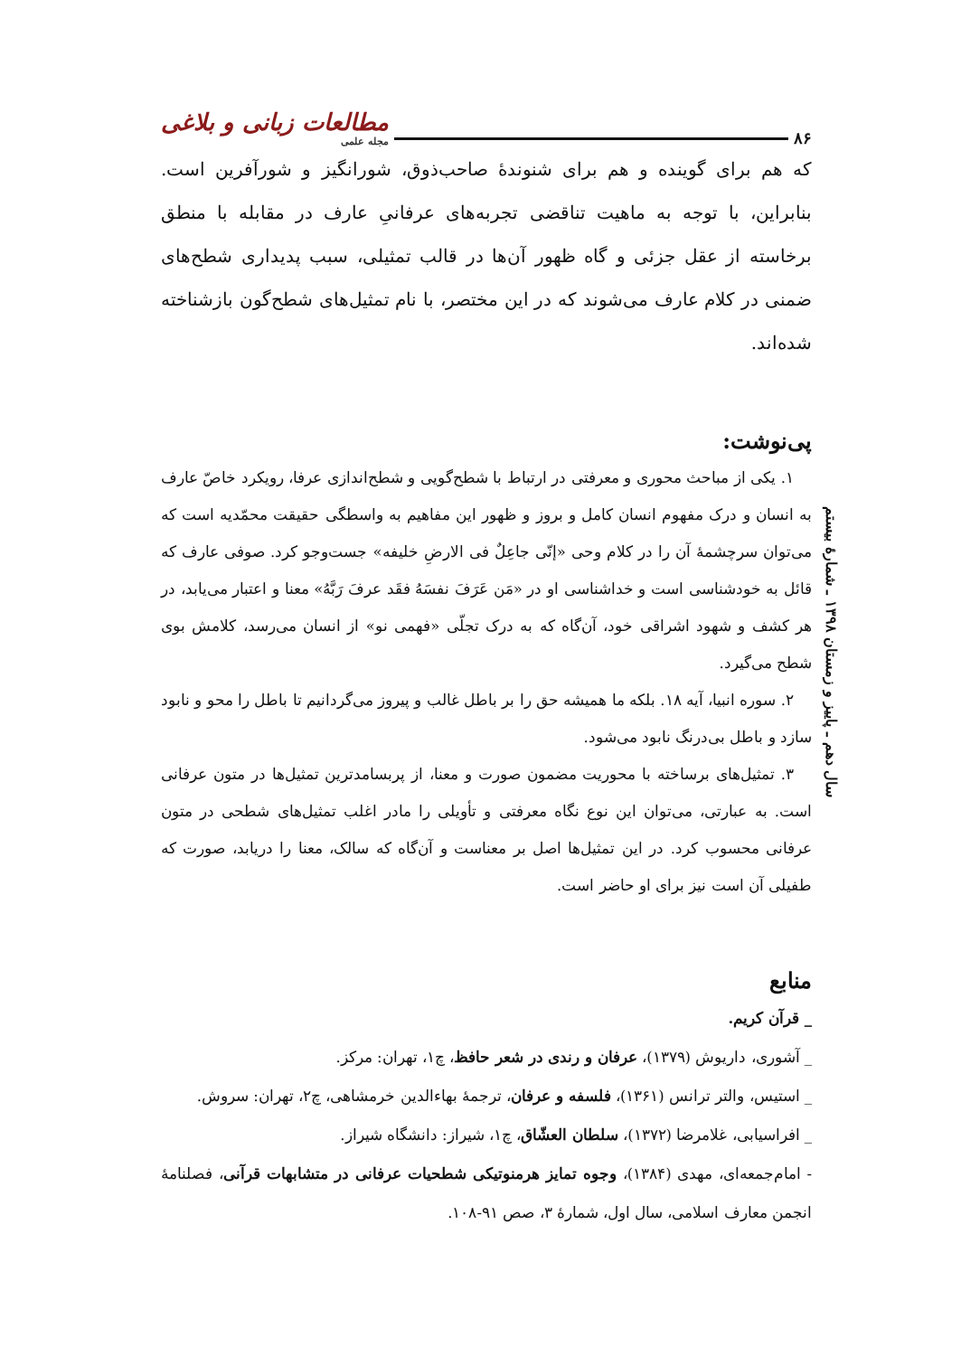۸۶ مطالعات زبانی و بلاغی
مجله علمی
که هم برای گوینده و هم برای شنوندهٔ صاحب‌ذوق، شورانگیز و شورآفرین است. بنابراین، با توجه به ماهیت تناقضی تجربه‌های عرفانیِ عارف در مقابله با منطق برخاسته از عقل جزئی و گاه ظهور آن‌ها در قالب تمثیلی، سبب پدیداری شطح‌های ضمنی در کلام عارف می‌شوند که در این مختصر، با نام تمثیل‌های شطح‌گون بازشناخته شده‌اند.
پی‌نوشت:
۱. یکی از مباحث محوری و معرفتی در ارتباط با شطح‌گویی و شطح‌اندازی عرفا، رویکرد خاصّ عارف به انسان و درک مفهوم انسان کامل و بروز و ظهور این مفاهیم به واسطگی حقیقت محمّدیه است که می‌توان سرچشمهٔ آن را در کلام وحی «إنّی جاعِلٌ فی الارضِ خلیفه» جست‌وجو کرد. صوفی عارف که قائل به خودشناسی است و خداشناسی او در «مَن عَرَفَ نفسَهُ فقَد عرفَ رَبَّهُ» معنا و اعتبار می‌یابد، در هر کشف و شهود اشراقی خود، آن‌گاه که به درک تجلّی «فهمی نو» از انسان می‌رسد، کلامش بوی شطح می‌گیرد.
۲. سوره انبیا، آیه ۱۸. بلکه ما همیشه حق را بر باطل غالب و پیروز می‌گردانیم تا باطل را محو و نابود سازد و باطل بی‌درنگ نابود می‌شود.
۳. تمثیل‌های برساخته با محوریت مضمون صورت و معنا، از پربسامدترین تمثیل‌ها در متون عرفانی است. به عبارتی، می‌توان این نوع نگاه معرفتی و تأویلی را مادر اغلب تمثیل‌های شطحی در متون عرفانی محسوب کرد. در این تمثیل‌ها اصل بر معناست و آن‌گاه که سالک، معنا را دریابد، صورت که طفیلی آن است نیز برای او حاضر است.
منابع
_ قرآن کریم.
_ آشوری، داریوش (۱۳۷۹)، عرفان و رندی در شعر حافظ، چ۱، تهران: مرکز.
_ استیس، والتر ترانس (۱۳۶۱)، فلسفه و عرفان، ترجمهٔ بهاءالدین خرمشاهی، چ۲، تهران: سروش.
_ افراسیابی، غلامرضا (۱۳۷۲)، سلطان العشّاق، چ۱، شیراز: دانشگاه شیراز.
- امام‌جمعه‌ای، مهدی (۱۳۸۴)، وجوه تمایز هرمنوتیکی شطحیات عرفانی در متشابهات قرآنی، فصلنامهٔ انجمن معارف اسلامی، سال اول، شمارهٔ ۳، صص ۹۱-۱۰۸.
سال دهم ـ پاییز و زمستان ۱۳۹۸ ـ شمارهٔ بیستم